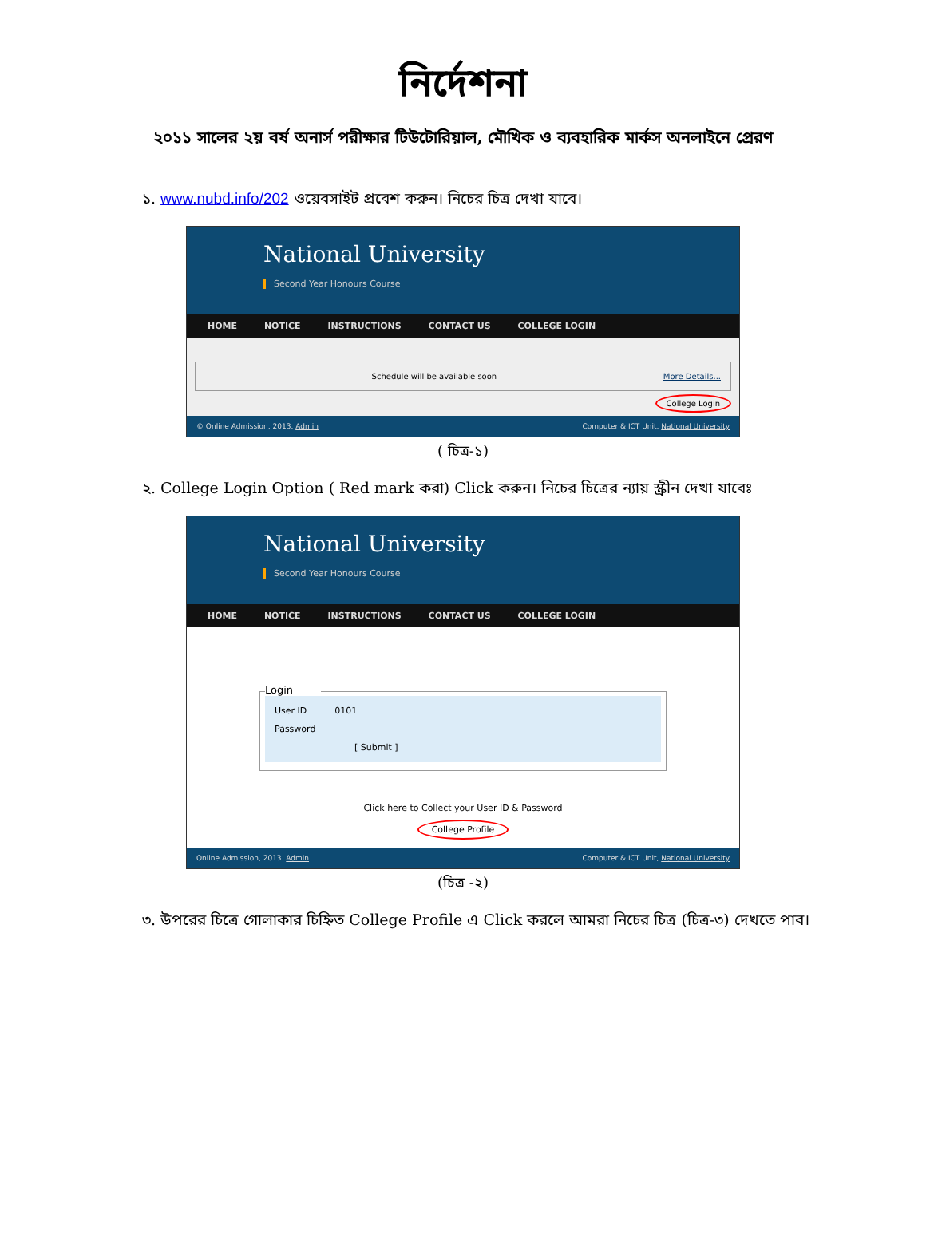নির্দেশনা
২০১১ সালের ২য় বর্ষ অনার্স পরীক্ষার টিউটোরিয়াল, মৌখিক ও ব্যবহারিক মার্কস অনলাইনে প্রেরণ
১. www.nubd.info/202 ওয়েবসাইট প্রবেশ করুন। নিচের চিত্র দেখা যাবে।
National University
Second Year Honours Course
HOME NOTICE INSTRUCTIONS CONTACT US COLLEGE LOGIN
Schedule will be available soon More Details...
College Login
© Online Admission, 2013. Admin Computer & ICT Unit, National University
( চিত্র-১)
২. College Login Option ( Red mark করা) Click করুন। নিচের চিত্রের ন্যায় স্ক্রীন দেখা যাবেঃ
National University
Second Year Honours Course
HOME NOTICE INSTRUCTIONS CONTACT US COLLEGE LOGIN
Login
User ID 0101
Password
[ Submit ]
Click here to Collect your User ID & Password
College Profile
Online Admission, 2013. Admin Computer & ICT Unit, National University
(চিত্র -২)
৩. উপরের চিত্রে গোলাকার চিহ্নিত College Profile এ Click করলে আমরা নিচের চিত্র (চিত্র-৩) দেখতে পাব।